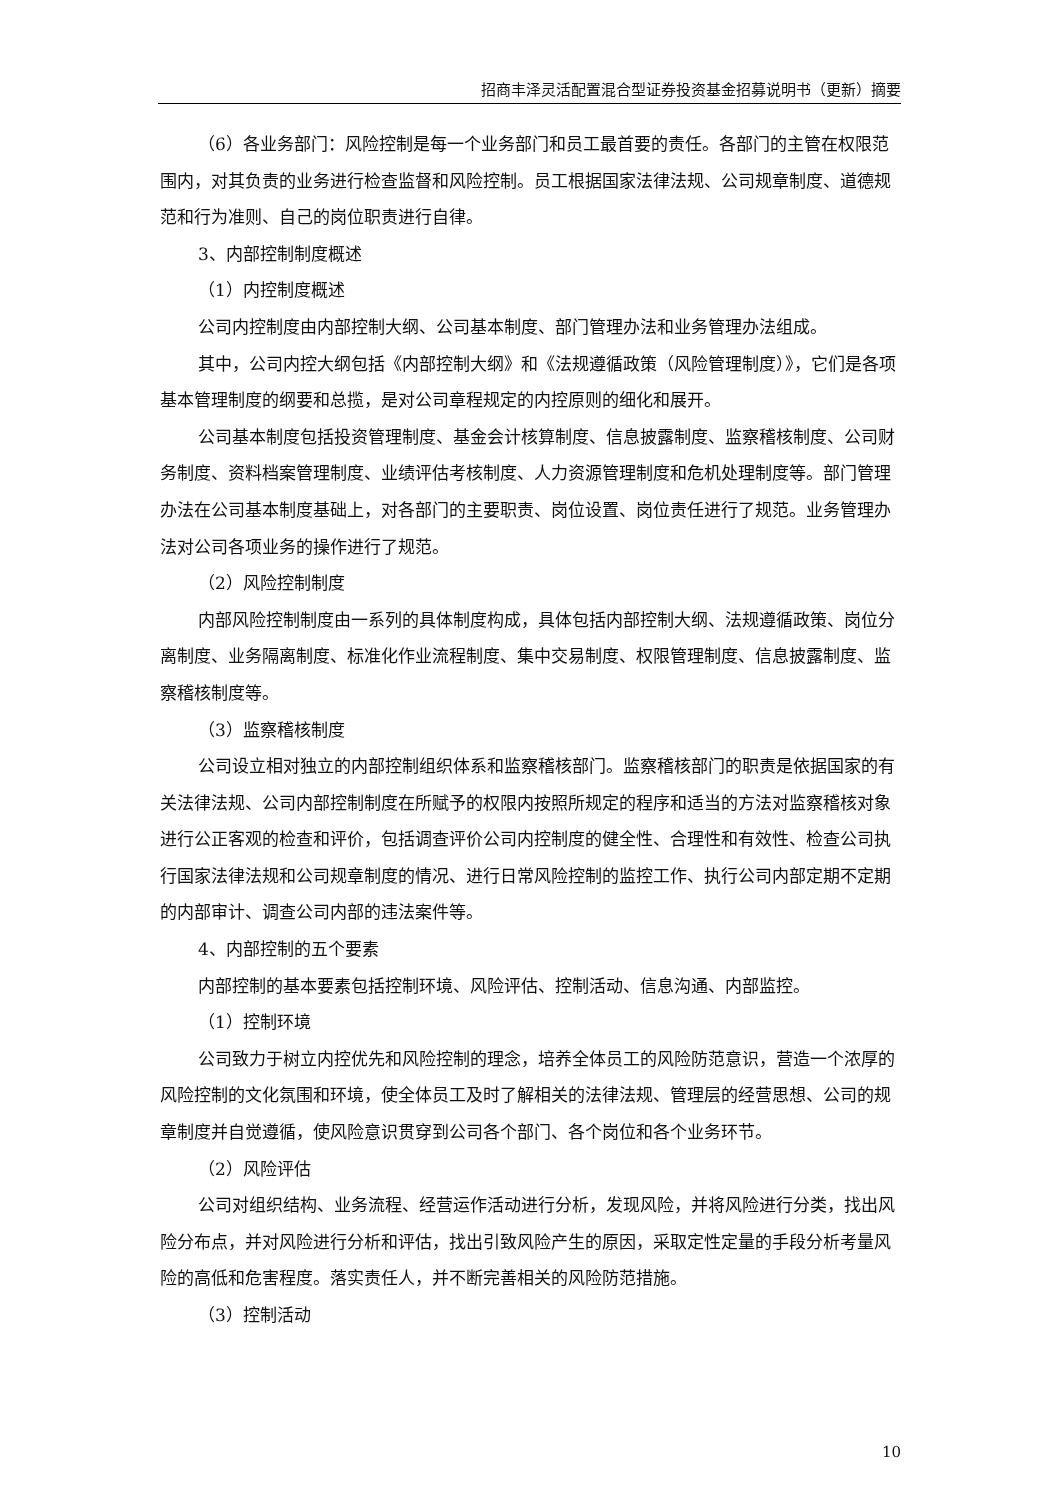招商丰泽灵活配置混合型证券投资基金招募说明书（更新）摘要
（6）各业务部门：风险控制是每一个业务部门和员工最首要的责任。各部门的主管在权限范围内，对其负责的业务进行检查监督和风险控制。员工根据国家法律法规、公司规章制度、道德规范和行为准则、自己的岗位职责进行自律。
3、内部控制制度概述
（1）内控制度概述
公司内控制度由内部控制大纲、公司基本制度、部门管理办法和业务管理办法组成。
其中，公司内控大纲包括《内部控制大纲》和《法规遵循政策（风险管理制度）》，它们是各项基本管理制度的纲要和总揽，是对公司章程规定的内控原则的细化和展开。
公司基本制度包括投资管理制度、基金会计核算制度、信息披露制度、监察稽核制度、公司财务制度、资料档案管理制度、业绩评估考核制度、人力资源管理制度和危机处理制度等。部门管理办法在公司基本制度基础上，对各部门的主要职责、岗位设置、岗位责任进行了规范。业务管理办法对公司各项业务的操作进行了规范。
（2）风险控制制度
内部风险控制制度由一系列的具体制度构成，具体包括内部控制大纲、法规遵循政策、岗位分离制度、业务隔离制度、标准化作业流程制度、集中交易制度、权限管理制度、信息披露制度、监察稽核制度等。
（3）监察稽核制度
公司设立相对独立的内部控制组织体系和监察稽核部门。监察稽核部门的职责是依据国家的有关法律法规、公司内部控制制度在所赋予的权限内按照所规定的程序和适当的方法对监察稽核对象进行公正客观的检查和评价，包括调查评价公司内控制度的健全性、合理性和有效性、检查公司执行国家法律法规和公司规章制度的情况、进行日常风险控制的监控工作、执行公司内部定期不定期的内部审计、调查公司内部的违法案件等。
4、内部控制的五个要素
内部控制的基本要素包括控制环境、风险评估、控制活动、信息沟通、内部监控。
（1）控制环境
公司致力于树立内控优先和风险控制的理念，培养全体员工的风险防范意识，营造一个浓厚的风险控制的文化氛围和环境，使全体员工及时了解相关的法律法规、管理层的经营思想、公司的规章制度并自觉遵循，使风险意识贯穿到公司各个部门、各个岗位和各个业务环节。
（2）风险评估
公司对组织结构、业务流程、经营运作活动进行分析，发现风险，并将风险进行分类，找出风险分布点，并对风险进行分析和评估，找出引致风险产生的原因，采取定性定量的手段分析考量风险的高低和危害程度。落实责任人，并不断完善相关的风险防范措施。
（3）控制活动
10